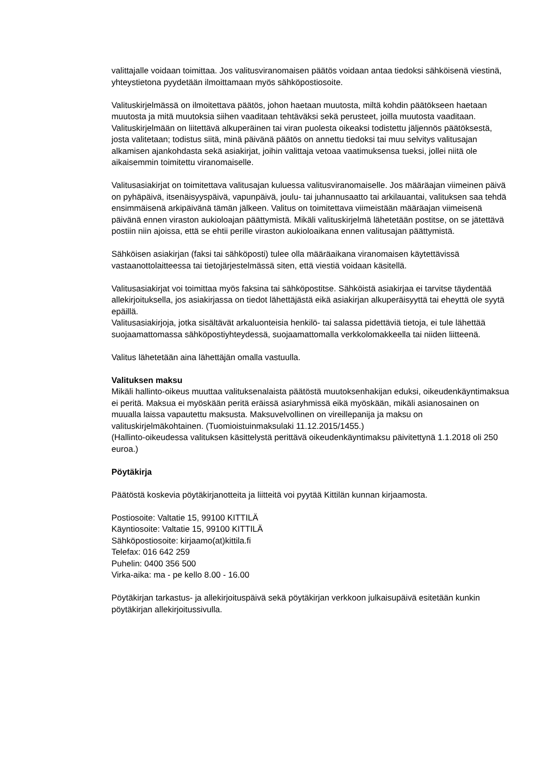valittajalle voidaan toimittaa. Jos valitusviranomaisen päätös voidaan antaa tiedoksi sähköisenä viestinä, yhteystietona pyydetään ilmoittamaan myös sähköpostiosoite.
Valituskirjelmässä on ilmoitettava päätös, johon haetaan muutosta, miltä kohdin päätökseen haetaan muutosta ja mitä muutoksia siihen vaaditaan tehtäväksi sekä perusteet, joilla muutosta vaaditaan. Valituskirjelmään on liitettävä alkuperäinen tai viran puolesta oikeaksi todistettu jäljennös päätöksestä, josta valitetaan; todistus siitä, minä päivänä päätös on annettu tiedoksi tai muu selvitys valitusajan alkamisen ajankohdasta sekä asiakirjat, joihin valittaja vetoaa vaatimuksensa tueksi, jollei niitä ole aikaisemmin toimitettu viranomaiselle.
Valitusasiakirjat on toimitettava valitusajan kuluessa valitusviranomaiselle. Jos määräajan viimeinen päivä on pyhäpäivä, itsenäisyyspäivä, vapunpäivä, joulu- tai juhannusaatto tai arkilauantai, valituksen saa tehdä ensimmäisenä arkipäivänä tämän jälkeen. Valitus on toimitettava viimeistään määräajan viimeisenä päivänä ennen viraston aukioloajan päättymistä. Mikäli valituskirjelmä lähetetään postitse, on se jätettävä postiin niin ajoissa, että se ehtii perille viraston aukioloaikana ennen valitusajan päättymistä.
Sähköisen asiakirjan (faksi tai sähköposti) tulee olla määräaikana viranomaisen käytettävissä vastaanottolaitteessa tai tietojärjestelmässä siten, että viestiä voidaan käsitellä.
Valitusasiakirjat voi toimittaa myös faksina tai sähköpostitse. Sähköistä asiakirjaa ei tarvitse täydentää allekirjoituksella, jos asiakirjassa on tiedot lähettäjästä eikä asiakirjan alkuperäisyyttä tai eheyttä ole syytä epäillä.
Valitusasiakirjoja, jotka sisältävät arkaluonteisia henkilö- tai salassa pidettäviä tietoja, ei tule lähettää suojaamattomassa sähköpostiyhteydessä, suojaamattomalla verkkolomakkeella tai niiden liitteenä.
Valitus lähetetään aina lähettäjän omalla vastuulla.
Valituksen maksu
Mikäli hallinto-oikeus muuttaa valituksenalaista päätöstä muutoksenhakijan eduksi, oikeudenkäyntimaksua ei peritä. Maksua ei myöskään peritä eräissä asiaryhmissä eikä myöskään, mikäli asianosainen on muualla laissa vapautettu maksusta. Maksuvelvollinen on vireillepanija ja maksu on valituskirjelmäkohtainen. (Tuomioistuinmaksulaki 11.12.2015/1455.)
(Hallinto-oikeudessa valituksen käsittelystä perittävä oikeudenkäyntimaksu päivitettynä 1.1.2018 oli 250 euroa.)
Pöytäkirja
Päätöstä koskevia pöytäkirjanotteita ja liitteitä voi pyytää Kittilän kunnan kirjaamosta.
Postiosoite: Valtatie 15, 99100 KITTILÄ
Käyntiosoite: Valtatie 15, 99100 KITTILÄ
Sähköpostiosoite: kirjaamo(at)kittila.fi
Telefax: 016 642 259
Puhelin: 0400 356 500
Virka-aika: ma - pe kello 8.00 - 16.00
Pöytäkirjan tarkastus- ja allekirjoituspäivä sekä pöytäkirjan verkkoon julkaisupäivä esitetään kunkin pöytäkirjan allekirjoitussivulla.